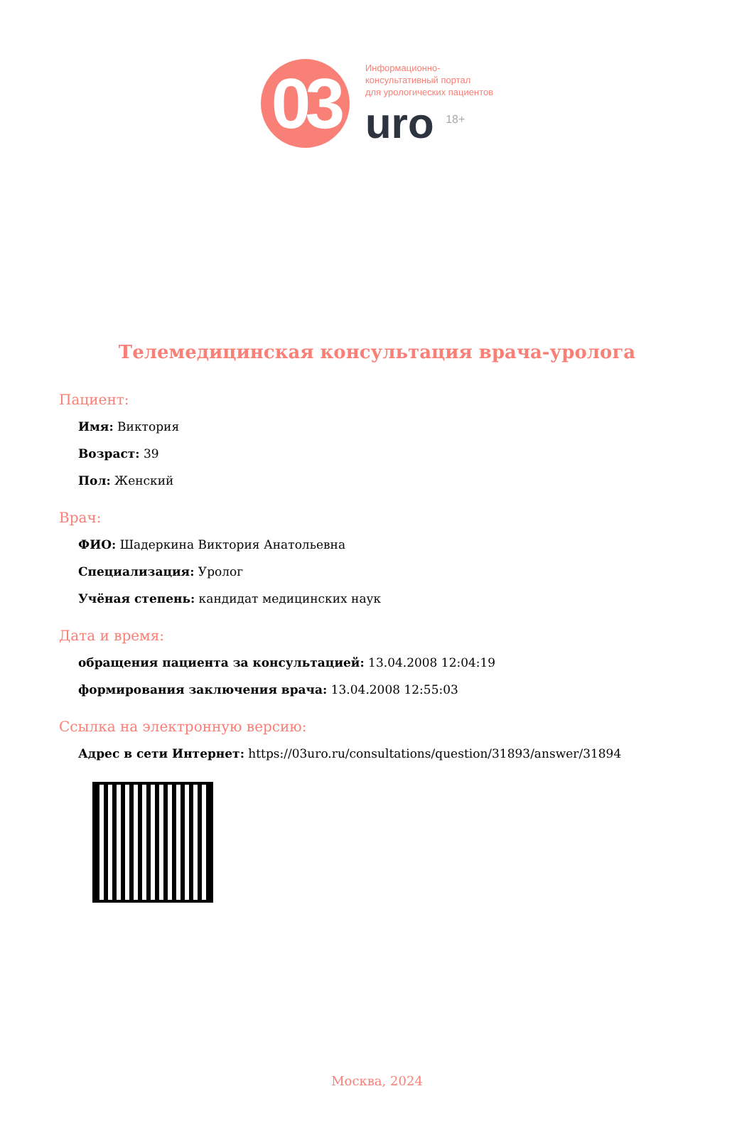03
Информационно-
консультативный портал
для урологических пациентов
uro <sup>18+</sup>
Телемедицинская консультация врача-уролога
Пациент:
Имя: Виктория
Возраст: 39
Пол: Женский
Врач:
ФИО: Шадеркина Виктория Анатольевна
Специализация: Уролог
Учёная степень: кандидат медицинских наук
Дата и время:
обращения пациента за консультацией: 13.04.2008 12:04:19
формирования заключения врача: 13.04.2008 12:55:03
Ссылка на электронную версию:
Адрес в сети Интернет: https://03uro.ru/consultations/question/31893/answer/31894
Москва, 2024